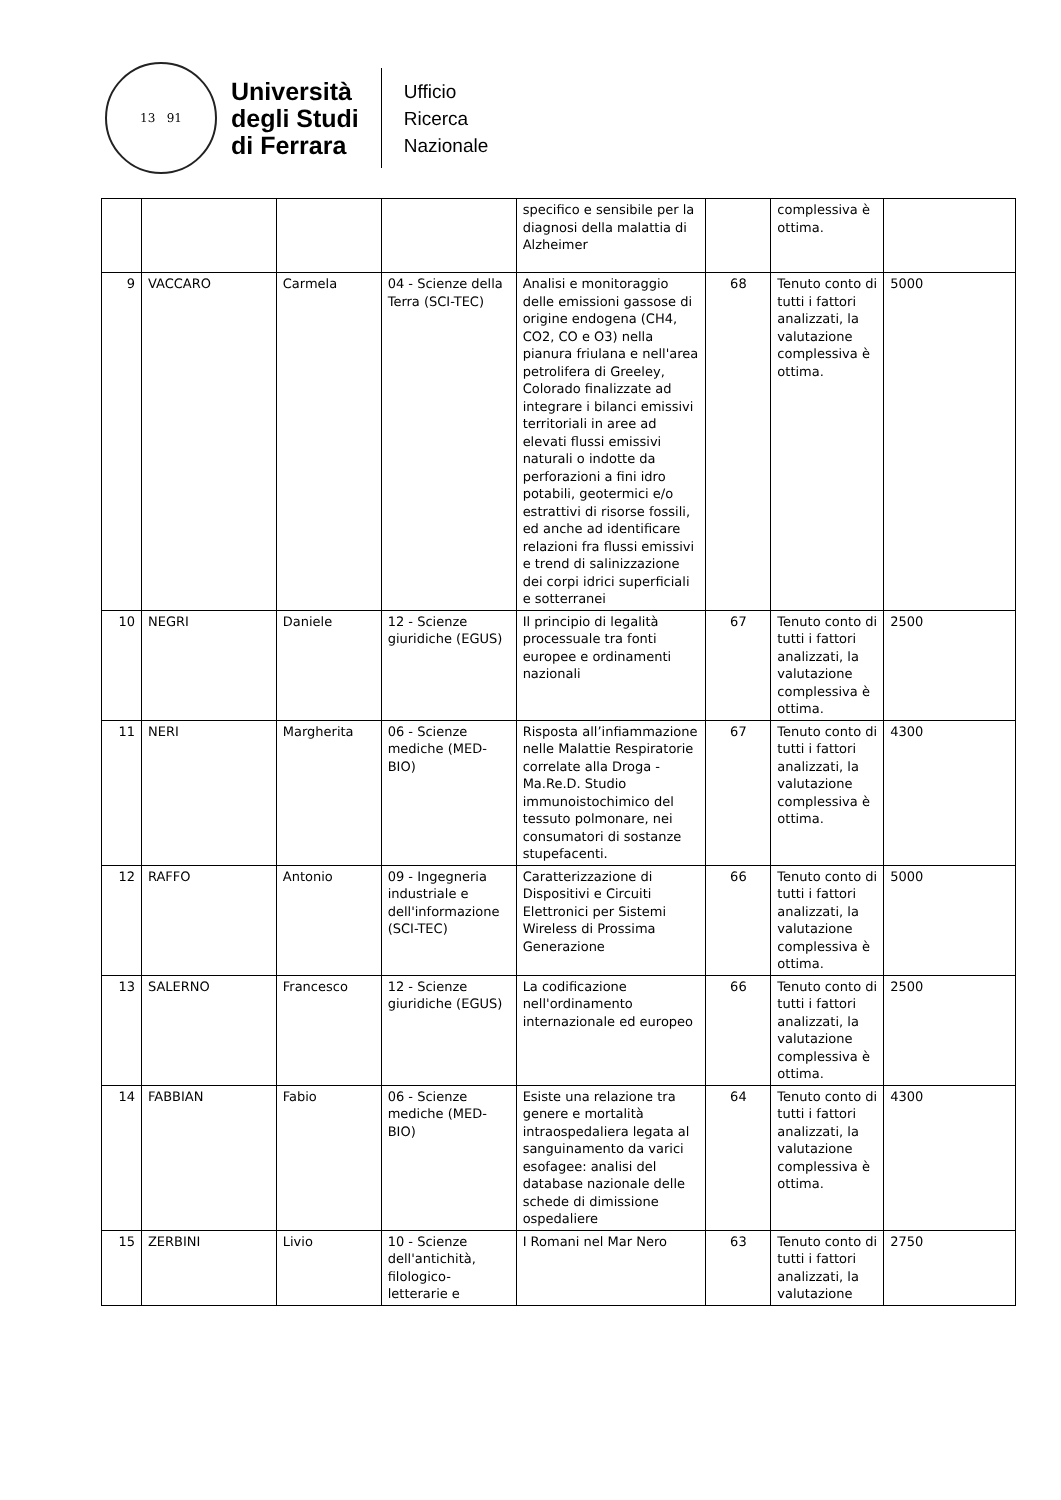13 91
Università
degli Studi
di Ferrara
Ufficio
Ricerca
Nazionale
| | | | | specifico e sensibile per la diagnosi della malattia di Alzheimer | | complessiva è ottima. | |
| 9 | VACCARO | Carmela | 04 - Scienze della Terra (SCI-TEC) | Analisi e monitoraggio delle emissioni gassose di origine endogena (CH4, CO2, CO e O3) nella pianura friulana e nell'area petrolifera di Greeley, Colorado finalizzate ad integrare i bilanci emissivi territoriali in aree ad elevati flussi emissivi naturali o indotte da perforazioni a fini idro potabili, geotermici e/o estrattivi di risorse fossili, ed anche ad identificare relazioni fra flussi emissivi e trend di salinizzazione dei corpi idrici superficiali e sotterranei | 68 | Tenuto conto di tutti i fattori analizzati, la valutazione complessiva è ottima. | 5000 |
| 10 | NEGRI | Daniele | 12 - Scienze giuridiche (EGUS) | Il principio di legalità processuale tra fonti europee e ordinamenti nazionali | 67 | Tenuto conto di tutti i fattori analizzati, la valutazione complessiva è ottima. | 2500 |
| 11 | NERI | Margherita | 06 - Scienze mediche (MED-BIO) | Risposta all’infiammazione nelle Malattie Respiratorie correlate alla Droga - Ma.Re.D. Studio immunoistochimico del tessuto polmonare, nei consumatori di sostanze stupefacenti. | 67 | Tenuto conto di tutti i fattori analizzati, la valutazione complessiva è ottima. | 4300 |
| 12 | RAFFO | Antonio | 09 - Ingegneria industriale e dell'informazione (SCI-TEC) | Caratterizzazione di Dispositivi e Circuiti Elettronici per Sistemi Wireless di Prossima Generazione | 66 | Tenuto conto di tutti i fattori analizzati, la valutazione complessiva è ottima. | 5000 |
| 13 | SALERNO | Francesco | 12 - Scienze giuridiche (EGUS) | La codificazione nell'ordinamento internazionale ed europeo | 66 | Tenuto conto di tutti i fattori analizzati, la valutazione complessiva è ottima. | 2500 |
| 14 | FABBIAN | Fabio | 06 - Scienze mediche (MED-BIO) | Esiste una relazione tra genere e mortalità intraospedaliera legata al sanguinamento da varici esofagee: analisi del database nazionale delle schede di dimissione ospedaliere | 64 | Tenuto conto di tutti i fattori analizzati, la valutazione complessiva è ottima. | 4300 |
| 15 | ZERBINI | Livio | 10 - Scienze dell'antichità, filologico-letterarie e | I Romani nel Mar Nero | 63 | Tenuto conto di tutti i fattori analizzati, la valutazione | 2750 |